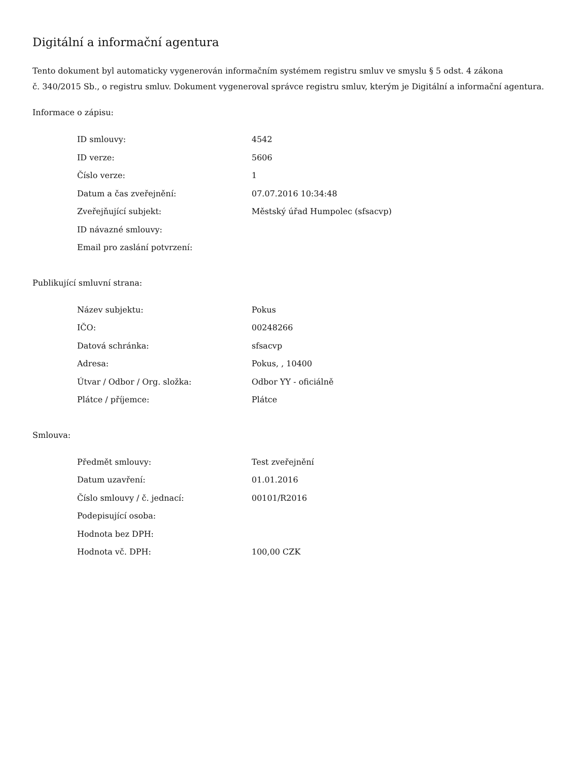Digitální a informační agentura
Tento dokument byl automaticky vygenerován informačním systémem registru smluv ve smyslu § 5 odst. 4 zákona
č. 340/2015 Sb., o registru smluv. Dokument vygeneroval správce registru smluv, kterým je Digitální a informační agentura.
Informace o zápisu:
| ID smlouvy: | 4542 |
| ID verze: | 5606 |
| Číslo verze: | 1 |
| Datum a čas zveřejnění: | 07.07.2016 10:34:48 |
| Zveřejňující subjekt: | Městský úřad Humpolec (sfsacvp) |
| ID návazné smlouvy: | |
| Email pro zaslání potvrzení: | |
Publikující smluvní strana:
| Název subjektu: | Pokus |
| IČO: | 00248266 |
| Datová schránka: | sfsacvp |
| Adresa: | Pokus, , 10400 |
| Útvar / Odbor / Org. složka: | Odbor YY - oficiálně |
| Plátce / příjemce: | Plátce |
Smlouva:
| Předmět smlouvy: | Test zveřejnění |
| Datum uzavření: | 01.01.2016 |
| Číslo smlouvy / č. jednací: | 00101/R2016 |
| Podepisující osoba: | |
| Hodnota bez DPH: | |
| Hodnota vč. DPH: | 100,00 CZK |